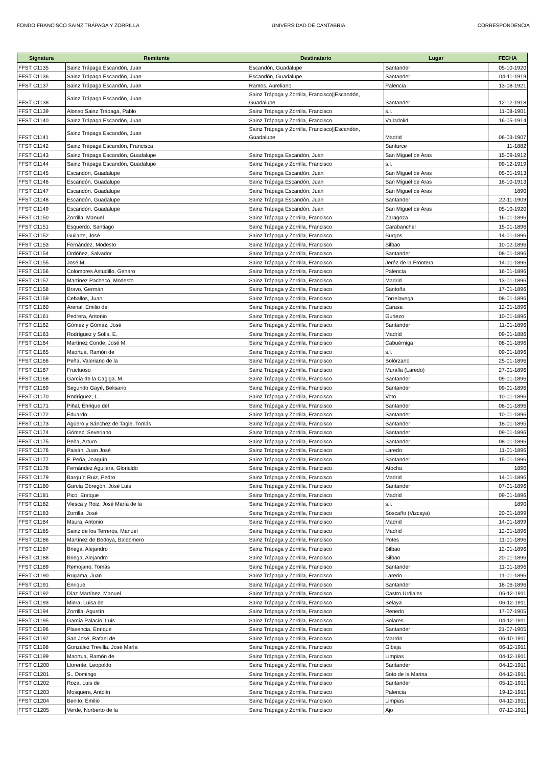FONDO FRANCISCO SAINZ TRÁPAGA Y ZORRILLA UNIVERSIDAD DE CANTABRIA CORRESPONDENCIA
| Signatura | Remitente | Destinatario | Lugar | FECHA |
| --- | --- | --- | --- | --- |
| FFST C1135 | Sainz Trápaga Escandón, Juan | Escandón, Guadalupe | Santander | 05-10-1920 |
| FFST C1136 | Sainz Trápaga Escandón, Juan | Escandón, Guadalupe | Santander | 04-11-1919 |
| FFST C1137 | Sainz Trápaga Escandón, Juan | Ramos, Aureliano | Palencia | 13-08-1921 |
| FFST C1138 | Sainz Trápaga Escandón, Juan | Sainz Trápaga y Zorrilla, Francisco//Escandón, Guadalupe | Santander | 12-12-1918 |
| FFST C1139 | Alonso Sainz Trápaga, Pablo | Sainz Trápaga y Zorrilla, Francisco | s.l. | 11-08-1901 |
| FFST C1140 | Sainz Trápaga Escandón, Juan | Sainz Trápaga y Zorrilla, Francisco | Valladolid | 16-05-1914 |
| FFST C1141 | Sainz Trápaga Escandón, Juan | Sainz Trápaga y Zorrilla, Francisco//Escandón, Guadalupe | Madrid | 06-03-1907 |
| FFST C1142 | Sainz Trápaga Escandón, Francisca | | Santurce | 11-1882 |
| FFST C1143 | Sainz Trápaga Escandón, Guadalupe | Sainz Trápaga Escandón, Juan | San Miguel de Aras | 15-09-1912 |
| FFST C1144 | Sainz Trápaga Escandón, Guadalupe | Sainz Trápaga y Zorrilla, Francisco | s.l. | 09-12-1919 |
| FFST C1145 | Escandón, Guadalupe | Sainz Trápaga Escandón, Juan | San Miguel de Aras | 05-01-1913 |
| FFST C1146 | Escandón, Guadalupe | Sainz Trápaga Escandón, Juan | San Miguel de Aras | 16-10-1913 |
| FFST C1147 | Escandón, Guadalupe | Sainz Trápaga Escandón, Juan | San Miguel de Aras | 1890 |
| FFST C1148 | Escandón, Guadalupe | Sainz Trápaga Escandón, Juan | Santander | 22-11-1909 |
| FFST C1149 | Escandón, Guadalupe | Sainz Trápaga Escandón, Juan | San Miguel de Aras | 05-10-1920 |
| FFST C1150 | Zorrilla, Manuel | Sainz Trápaga y Zorrilla, Francisco | Zaragoza | 16-01-1896 |
| FFST C1151 | Esquerdo, Santiago | Sainz Trápaga y Zorrilla, Francisco | Carabanchel | 15-01-1896 |
| FFST C1152 | Guilarte, José | Sainz Trápaga y Zorrilla, Francisco | Burgos | 14-01-1896 |
| FFST C1153 | Fernández, Modesto | Sainz Trápaga y Zorrilla, Francisco | Bilbao | 10-02-1896 |
| FFST C1154 | Ordóñez, Salvador | Sainz Trápaga y Zorrilla, Francisco | Santander | 08-01-1896 |
| FFST C1155 | José M. | Sainz Trápaga y Zorrilla, Francisco | Jeréz de la Frontera | 14-01-1896 |
| FFST C1156 | Colombres Astudillo, Genaro | Sainz Trápaga y Zorrilla, Francisco | Palencia | 16-01-1896 |
| FFST C1157 | Martínez Pacheco, Modesto | Sainz Trápaga y Zorrilla, Francisco | Madrid | 13-01-1896 |
| FFST C1158 | Bravo, Germán | Sainz Trápaga y Zorrilla, Francisco | Santoña | 17-01-1896 |
| FFST C1159 | Ceballos, Juan | Sainz Trápaga y Zorrilla, Francisco | Torrelavega | 08-01-1896 |
| FFST C1160 | Arenal, Emilio del | Sainz Trápaga y Zorrilla, Francisco | Carasa | 12-01-1896 |
| FFST C1161 | Pedrera, Antonio | Sainz Trápaga y Zorrilla, Francisco | Guriezo | 10-01-1896 |
| FFST C1162 | Gómez y Gómez, José | Sainz Trápaga y Zorrilla, Francisco | Santander | 11-01-1896 |
| FFST C1163 | Rodríguez y Solís, E. | Sainz Trápaga y Zorrilla, Francisco | Madrid | 09-01-1886 |
| FFST C1164 | Martínez Conde, José M. | Sainz Trápaga y Zorrilla, Francisco | Cabuérniga | 08-01-1896 |
| FFST C1165 | Maortua, Ramón de | Sainz Trápaga y Zorrilla, Francisco | s.l. | 09-01-1896 |
| FFST C1166 | Peña, Valeriano de la | Sainz Trápaga y Zorrilla, Francisco | Solórzano | 25-01-1896 |
| FFST C1167 | Fructuoso | Sainz Trápaga y Zorrilla, Francisco | Muralla (Laredo) | 27-01-1896 |
| FFST C1168 | García de la Cagiga, M. | Sainz Trápaga y Zorrilla, Francisco | Santander | 09-01-1896 |
| FFST C1169 | Segundo Gayé, Belisario | Sainz Trápaga y Zorrilla, Francisco | Santander | 09-01-1896 |
| FFST C1170 | Rodríguez, L. | Sainz Trápaga y Zorrilla, Francisco | Voto | 10-01-1896 |
| FFST C1171 | Piñal, Enrique del | Sainz Trápaga y Zorrilla, Francisco | Santander | 08-01-1896 |
| FFST C1172 | Eduardo | Sainz Trápaga y Zorrilla, Francisco | Santander | 10-01-1896 |
| FFST C1173 | Agüero y Sánchez de Tagle, Tomás | Sainz Trápaga y Zorrilla, Francisco | Santander | 18-01-1895 |
| FFST C1174 | Gómez, Severiano | Sainz Trápaga y Zorrilla, Francisco | Santander | 09-01-1896 |
| FFST C1175 | Peña, Arturo | Sainz Trápaga y Zorrilla, Francisco | Santander | 08-01-1896 |
| FFST C1176 | Paisán, Juan José | Sainz Trápaga y Zorrilla, Francisco | Laredo | 11-01-1896 |
| FFST C1177 | F. Peña, Joaquín | Sainz Trápaga y Zorrilla, Francisco | Santander | 15-01-1896 |
| FFST C1178 | Fernández Aguilera, Glorialdo | Sainz Trápaga y Zorrilla, Francisco | Atocha | 1890 |
| FFST C1179 | Barquín Ruiz, Pedro | Sainz Trápaga y Zorrilla, Francisco | Madrid | 14-01-1896 |
| FFST C1180 | García Obregón, José Luis | Sainz Trápaga y Zorrilla, Francisco | Santander | 07-01-1896 |
| FFST C1181 | Pico, Enrique | Sainz Trápaga y Zorrilla, Francisco | Madrid | 09-01-1896 |
| FFST C1182 | Viesca y Roiz, José María de la | Sainz Trápaga y Zorrilla, Francisco | s.l. | 1890 |
| FFST C1183 | Zorrilla, José | Sainz Trápaga y Zorrilla, Francisco | Soscaño (Vizcaya) | 20-01-1899 |
| FFST C1184 | Maura, Antonio | Sainz Trápaga y Zorrilla, Francisco | Madrid | 14-01-1899 |
| FFST C1185 | Sainz de los Terreros, Manuel | Sainz Trápaga y Zorrilla, Francisco | Madrid | 12-01-1896 |
| FFST C1186 | Martínez de Bedoya, Baldomero | Sainz Trápaga y Zorrilla, Francisco | Potes | 11-01-1896 |
| FFST C1187 | Briega, Alejandro | Sainz Trápaga y Zorrilla, Francisco | Bilbao | 12-01-1896 |
| FFST C1188 | Briega, Alejandro | Sainz Trápaga y Zorrilla, Francisco | Bilbao | 20-01-1896 |
| FFST C1189 | Remojano, Tomás | Sainz Trápaga y Zorrilla, Francisco | Santander | 11-01-1896 |
| FFST C1190 | Rugama, Juan | Sainz Trápaga y Zorrilla, Francisco | Laredo | 11-01-1896 |
| FFST C1191 | Enrique | Sainz Trápaga y Zorrilla, Francisco | Santander | 18-06-1896 |
| FFST C1192 | Díaz Martínez, Manuel | Sainz Trápaga y Zorrilla, Francisco | Castro Urdiales | 06-12-1911 |
| FFST C1193 | Miera, Luisa de | Sainz Trápaga y Zorrilla, Francisco | Selaya | 06-12-1911 |
| FFST C1194 | Zorrilla, Agustín | Sainz Trápaga y Zorrilla, Francisco | Renedo | 17-07-1905 |
| FFST C1195 | García Palacio, Luis | Sainz Trápaga y Zorrilla, Francisco | Solares | 04-12-1911 |
| FFST C1196 | Plasencia, Enrique | Sainz Trápaga y Zorrilla, Francisco | Santander | 21-07-1905 |
| FFST C1197 | San José, Rafael de | Sainz Trápaga y Zorrilla, Francisco | Marrón | 06-10-1911 |
| FFST C1198 | González Trevilla, José María | Sainz Trápaga y Zorrilla, Francisco | Gibaja | 06-12-1911 |
| FFST C1199 | Maortua, Ramón de | Sainz Trápaga y Zorrilla, Francisco | Limpias | 04-12-1911 |
| FFST C1200 | Llorente, Leopoldo | Sainz Trápaga y Zorrilla, Francisco | Santander | 04-12-1911 |
| FFST C1201 | S., Domingo | Sainz Trápaga y Zorrilla, Francisco | Soto de la Marina | 04-12-1911 |
| FFST C1202 | Roza, Luis de | Sainz Trápaga y Zorrilla, Francisco | Santander | 05-12-1911 |
| FFST C1203 | Mosquera, Antolín | Sainz Trápaga y Zorrilla, Francisco | Palencia | 19-12-1911 |
| FFST C1204 | Benito, Emilio | Sainz Trápaga y Zorrilla, Francisco | Limpias | 04-12-1911 |
| FFST C1205 | Verde, Norberto de la | Sainz Trápaga y Zorrilla, Francisco | Ajo | 07-12-1911 |